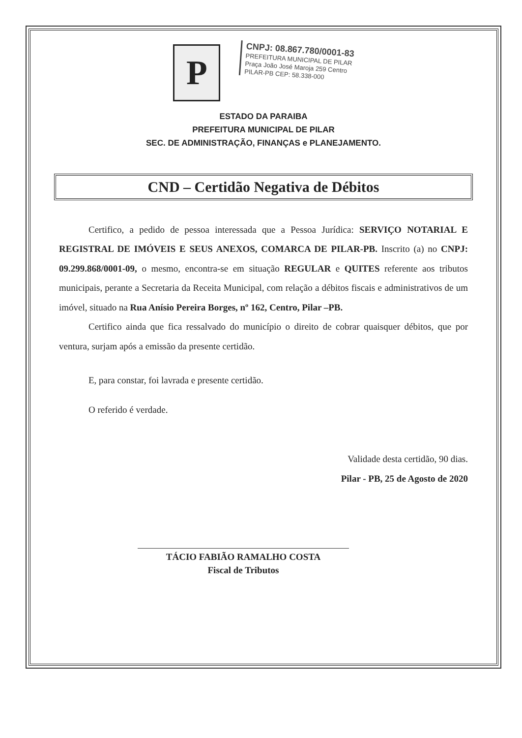P
CNPJ: 08.867.780/0001-83
PREFEITURA MUNICIPAL DE PILAR
Praça João José Maroja 259 Centro
PILAR-PB CEP: 58.338-000
ESTADO DA PARAIBA
PREFEITURA MUNICIPAL DE PILAR
SEC. DE ADMINISTRAÇÃO, FINANÇAS e PLANEJAMENTO.
CND – Certidão Negativa de Débitos
Certifico, a pedido de pessoa interessada que a Pessoa Jurídica: SERVIÇO NOTARIAL E REGISTRAL DE IMÓVEIS E SEUS ANEXOS, COMARCA DE PILAR-PB. Inscrito (a) no CNPJ: 09.299.868/0001-09, o mesmo, encontra-se em situação REGULAR e QUITES referente aos tributos municipais, perante a Secretaria da Receita Municipal, com relação a débitos fiscais e administrativos de um imóvel, situado na Rua Anísio Pereira Borges, nº 162, Centro, Pilar –PB.
Certifico ainda que fica ressalvado do município o direito de cobrar quaisquer débitos, que por ventura, surjam após a emissão da presente certidão.
E, para constar, foi lavrada e presente certidão.
O referido é verdade.
Validade desta certidão, 90 dias.
Pilar - PB, 25 de Agosto de 2020
TÁCIO FABIÃO RAMALHO COSTA
Fiscal de Tributos